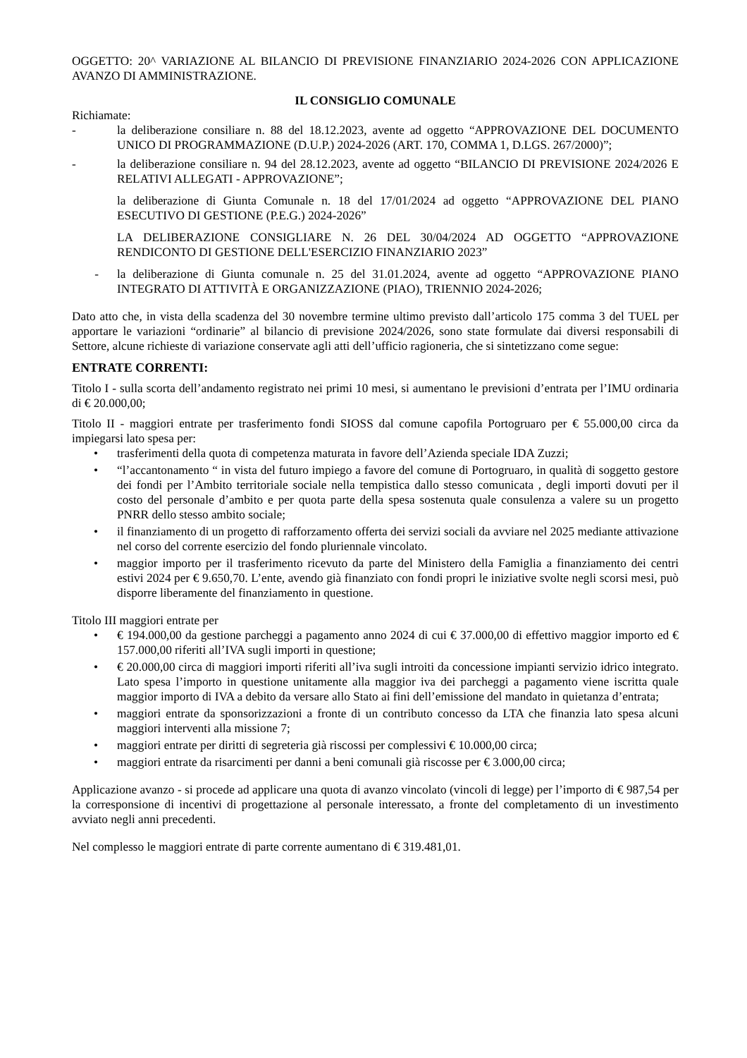OGGETTO: 20^ VARIAZIONE AL BILANCIO DI PREVISIONE FINANZIARIO 2024-2026 CON APPLICAZIONE AVANZO DI AMMINISTRAZIONE.
IL CONSIGLIO COMUNALE
Richiamate:
- la deliberazione consiliare n. 88 del 18.12.2023, avente ad oggetto “APPROVAZIONE DEL DOCUMENTO UNICO DI PROGRAMMAZIONE (D.U.P.) 2024-2026 (ART. 170, COMMA 1, D.LGS. 267/2000)”;
- la deliberazione consiliare n. 94 del 28.12.2023, avente ad oggetto “BILANCIO DI PREVISIONE 2024/2026 E RELATIVI ALLEGATI - APPROVAZIONE”;
la deliberazione di Giunta Comunale n. 18 del 17/01/2024 ad oggetto “APPROVAZIONE DEL PIANO ESECUTIVO DI GESTIONE (P.E.G.) 2024-2026”
LA DELIBERAZIONE CONSIGLIARE N. 26 DEL 30/04/2024 AD OGGETTO “APPROVAZIONE RENDICONTO DI GESTIONE DELL'ESERCIZIO FINANZIARIO 2023”
- la deliberazione di Giunta comunale n. 25 del 31.01.2024, avente ad oggetto “APPROVAZIONE PIANO INTEGRATO DI ATTIVITÀ E ORGANIZZAZIONE (PIAO), TRIENNIO 2024-2026;
Dato atto che, in vista della scadenza del 30 novembre termine ultimo previsto dall’articolo 175 comma 3 del TUEL per apportare le variazioni “ordinarie” al bilancio di previsione 2024/2026, sono state formulate dai diversi responsabili di Settore, alcune richieste di variazione conservate agli atti dell’ufficio ragioneria, che si sintetizzano come segue:
ENTRATE CORRENTI:
Titolo I - sulla scorta dell’andamento registrato nei primi 10 mesi, si aumentano le previsioni d’entrata per l’IMU ordinaria di € 20.000,00;
Titolo II - maggiori entrate per trasferimento fondi SIOSS dal comune capofila Portogruaro per € 55.000,00 circa da impiegarsi lato spesa per:
• trasferimenti della quota di competenza maturata in favore dell’Azienda speciale IDA Zuzzi;
• “l’accantonamento “ in vista del futuro impiego a favore del comune di Portogruaro, in qualità di soggetto gestore dei fondi per l’Ambito territoriale sociale nella tempistica dallo stesso comunicata , degli importi dovuti per il costo del personale d’ambito e per quota parte della spesa sostenuta quale consulenza a valere su un progetto PNRR dello stesso ambito sociale;
• il finanziamento di un progetto di rafforzamento offerta dei servizi sociali da avviare nel 2025 mediante attivazione nel corso del corrente esercizio del fondo pluriennale vincolato.
• maggior importo per il trasferimento ricevuto da parte del Ministero della Famiglia a finanziamento dei centri estivi 2024 per € 9.650,70. L’ente, avendo già finanziato con fondi propri le iniziative svolte negli scorsi mesi, può disporre liberamente del finanziamento in questione.
Titolo III maggiori entrate per
• € 194.000,00 da gestione parcheggi a pagamento anno 2024 di cui € 37.000,00 di effettivo maggior importo ed € 157.000,00 riferiti all’IVA sugli importi in questione;
• € 20.000,00 circa di maggiori importi riferiti all’iva sugli introiti da concessione impianti servizio idrico integrato. Lato spesa l’importo in questione unitamente alla maggior iva dei parcheggi a pagamento viene iscritta quale maggior importo di IVA a debito da versare allo Stato ai fini dell’emissione del mandato in quietanza d’entrata;
• maggiori entrate da sponsorizzazioni a fronte di un contributo concesso da LTA che finanzia lato spesa alcuni maggiori interventi alla missione 7;
• maggiori entrate per diritti di segreteria già riscossi per complessivi € 10.000,00 circa;
• maggiori entrate da risarcimenti per danni a beni comunali già riscosse per € 3.000,00 circa;
Applicazione avanzo - si procede ad applicare una quota di avanzo vincolato (vincoli di legge) per l’importo di € 987,54 per la corresponsione di incentivi di progettazione al personale interessato, a fronte del completamento di un investimento avviato negli anni precedenti.
Nel complesso le maggiori entrate di parte corrente aumentano di € 319.481,01.